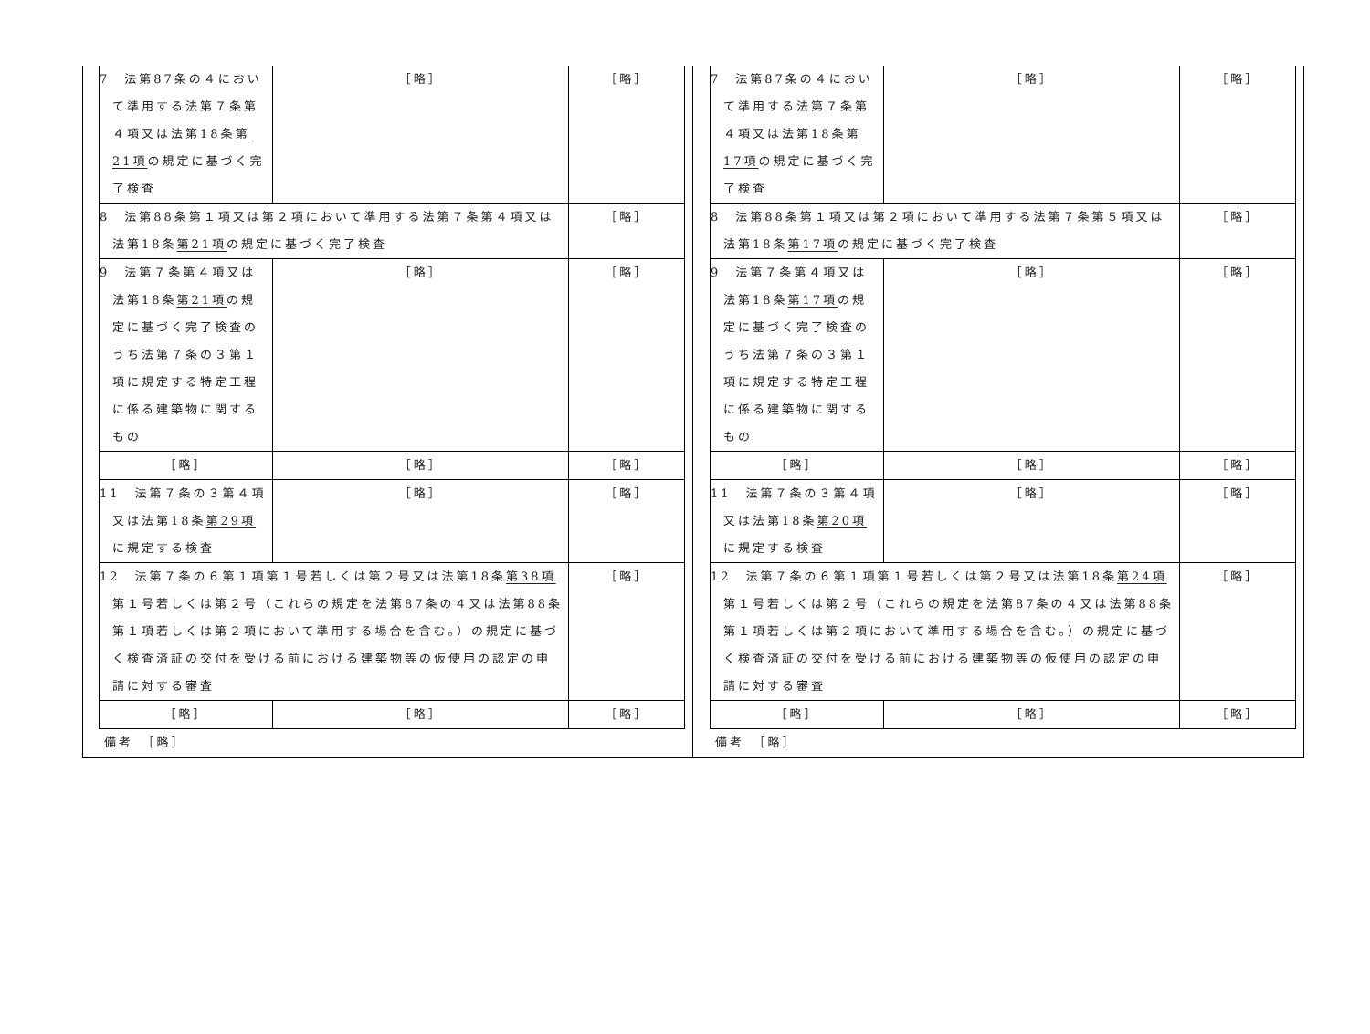| 7 法第87条の４において準用する法第７条第４項又は法第18条 第21項 の規定に基づく完了検査 | ［略］ | ［略］ |
| 8 法第88条第１項又は第２項において準用する法第７条第４項又は法第18条 第21項 の規定に基づく完了検査 | | ［略］ |
| 9 法第７条第４項又は法第18条 第21項 の規定に基づく完了検査のうち法第７条の３第１項に規定する特定工程に係る建築物に関するもの | ［略］ | ［略］ |
| ［略］ | ［略］ | ［略］ |
| 11 法第７条の３第４項又は法第18条 第29項 に規定する検査 | ［略］ | ［略］ |
| 12 法第７条の６第１項第１号若しくは第２号又は法第18条 第38項 第１号若しくは第２号（これらの規定を法第87条の４又は法第88条第１項若しくは第２項において準用する場合を含む。）の規定に基づく検査済証の交付を受ける前における建築物等の仮使用の認定の申請に対する審査 | | ［略］ |
| ［略］ | ［略］ | ［略］ |
備考　［略］
| 7 法第87条の４において準用する法第７条第４項又は法第18条 第17項 の規定に基づく完了検査 | ［略］ | ［略］ |
| 8 法第88条第１項又は第２項において準用する法第７条第５項又は法第18条 第17項 の規定に基づく完了検査 | | ［略］ |
| 9 法第７条第４項又は法第18条 第17項 の規定に基づく完了検査のうち法第７条の３第１項に規定する特定工程に係る建築物に関するもの | ［略］ | ［略］ |
| ［略］ | ［略］ | ［略］ |
| 11 法第７条の３第４項又は法第18条 第20項 に規定する検査 | ［略］ | ［略］ |
| 12 法第７条の６第１項第１号若しくは第２号又は法第18条 第24項 第１号若しくは第２号（これらの規定を法第87条の４又は法第88条第１項若しくは第２項において準用する場合を含む。）の規定に基づく検査済証の交付を受ける前における建築物等の仮使用の認定の申請に対する審査 | | ［略］ |
| ［略］ | ［略］ | ［略］ |
備考　［略］